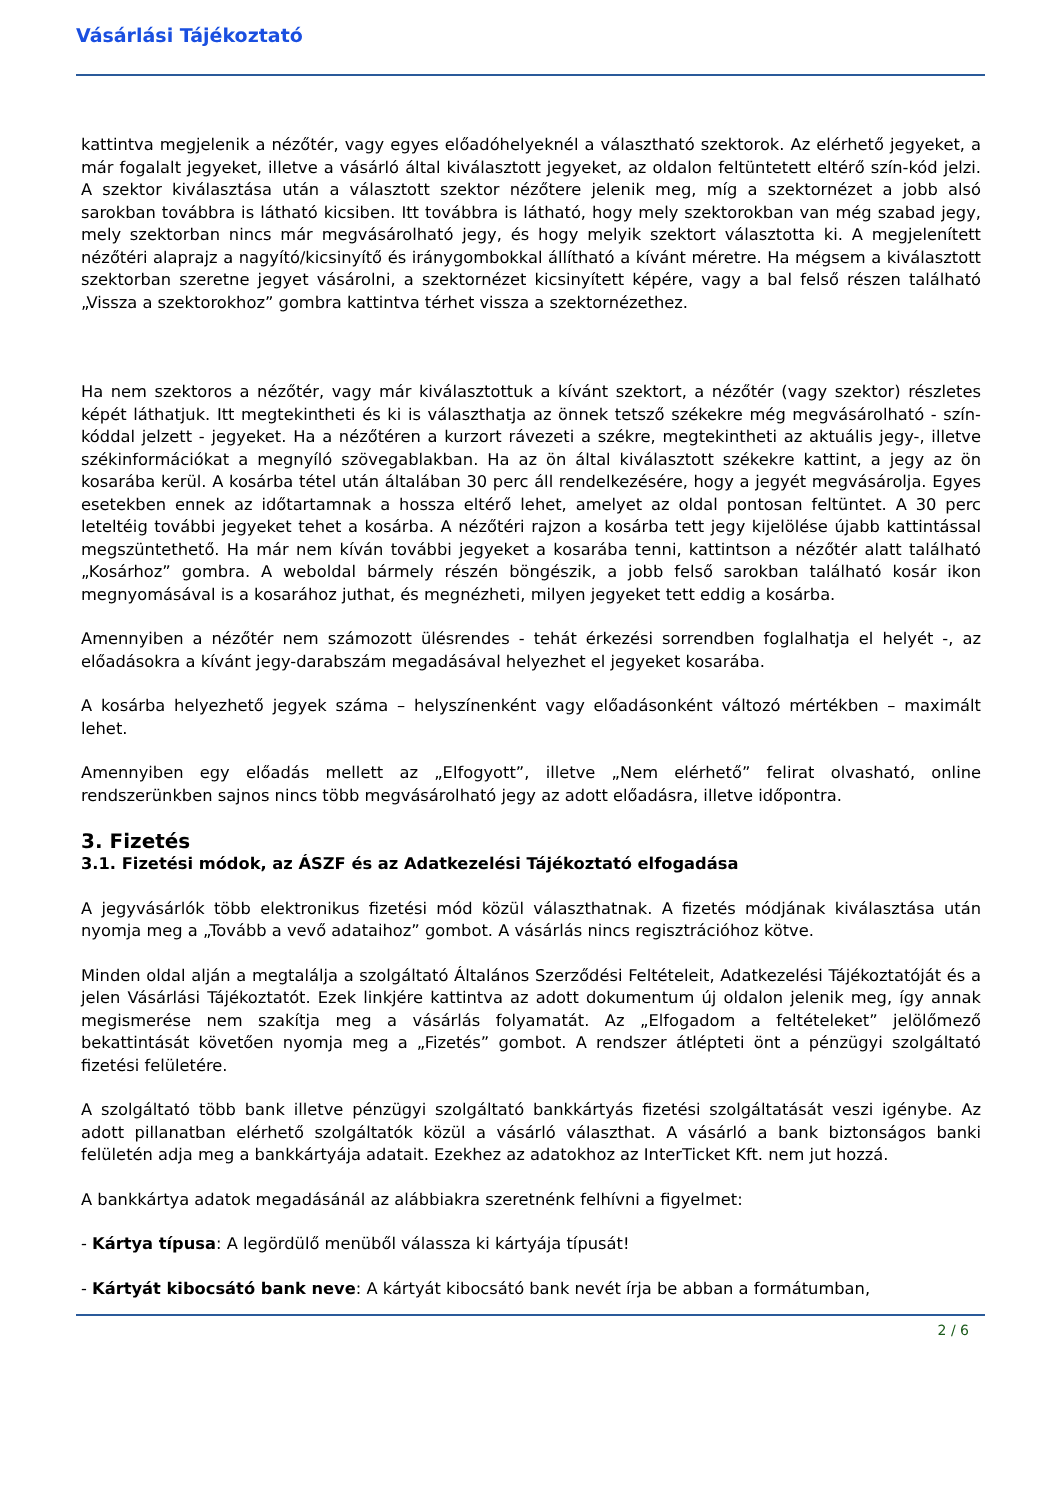Vásárlási Tájékoztató
kattintva megjelenik a nézőtér, vagy egyes előadóhelyeknél a választható szektorok. Az elérhető jegyeket, a már fogalalt jegyeket, illetve a vásárló által kiválasztott jegyeket, az oldalon feltüntetett eltérő szín-kód jelzi. A szektor kiválasztása után a választott szektor nézőtere jelenik meg, míg a szektornézet a jobb alsó sarokban továbbra is látható kicsiben. Itt továbbra is látható, hogy mely szektorokban van még szabad jegy, mely szektorban nincs már megvásárolható jegy, és hogy melyik szektort választotta ki. A megjelenített nézőtéri alaprajz a nagyító/kicsinyítő és iránygombokkal állítható a kívánt méretre. Ha mégsem a kiválasztott szektorban szeretne jegyet vásárolni, a szektornézet kicsinyített képére, vagy a bal felső részen található „Vissza a szektorokhoz” gombra kattintva térhet vissza a szektornézethez.
Ha nem szektoros a nézőtér, vagy már kiválasztottuk a kívánt szektort, a nézőtér (vagy szektor) részletes képét láthatjuk. Itt megtekintheti és ki is választhatja az önnek tetsző székekre még megvásárolható - szín-kóddal jelzett - jegyeket. Ha a nézőtéren a kurzort rávezeti a székre, megtekintheti az aktuális jegy-, illetve székinformációkat a megnyíló szövegablakban. Ha az ön által kiválasztott székekre kattint, a jegy az ön kosarába kerül. A kosárba tétel után általában 30 perc áll rendelkezésére, hogy a jegyét megvásárolja. Egyes esetekben ennek az időtartamnak a hossza eltérő lehet, amelyet az oldal pontosan feltüntet. A 30 perc leteltéig további jegyeket tehet a kosárba. A nézőtéri rajzon a kosárba tett jegy kijelölése újabb kattintással megszüntethető. Ha már nem kíván további jegyeket a kosarába tenni, kattintson a nézőtér alatt található „Kosárhoz” gombra. A weboldal bármely részén böngészik, a jobb felső sarokban található kosár ikon megnyomásával is a kosarához juthat, és megnézheti, milyen jegyeket tett eddig a kosárba.
Amennyiben a nézőtér nem számozott ülésrendes - tehát érkezési sorrendben foglalhatja el helyét -, az előadásokra a kívánt jegy-darabszám megadásával helyezhet el jegyeket kosarába.
A kosárba helyezhető jegyek száma – helyszínenként vagy előadásonként változó mértékben – maximált lehet.
Amennyiben egy előadás mellett az „Elfogyott”, illetve „Nem elérhető” felirat olvasható, online rendszerünkben sajnos nincs több megvásárolható jegy az adott előadásra, illetve időpontra.
3. Fizetés
3.1. Fizetési módok, az ÁSZF és az Adatkezelési Tájékoztató elfogadása
A jegyvásárlók több elektronikus fizetési mód közül választhatnak. A fizetés módjának kiválasztása után nyomja meg a „Tovább a vevő adataihoz” gombot. A vásárlás nincs regisztrációhoz kötve.
Minden oldal alján a megtalálja a szolgáltató Általános Szerződési Feltételeit, Adatkezelési Tájékoztatóját és a jelen Vásárlási Tájékoztatót. Ezek linkjére kattintva az adott dokumentum új oldalon jelenik meg, így annak megismerése nem szakítja meg a vásárlás folyamatát. Az „Elfogadom a feltételeket” jelölőmező bekattintását követően nyomja meg a „Fizetés” gombot. A rendszer átlépteti önt a pénzügyi szolgáltató fizetési felületére.
A szolgáltató több bank illetve pénzügyi szolgáltató bankkártyás fizetési szolgáltatását veszi igénybe. Az adott pillanatban elérhető szolgáltatók közül a vásárló választhat. A vásárló a bank biztonságos banki felületén adja meg a bankkártyája adatait. Ezekhez az adatokhoz az InterTicket Kft. nem jut hozzá.
A bankkártya adatok megadásánál az alábbiakra szeretnénk felhívni a figyelmet:
- Kártya típusa: A legördülő menüből válassza ki kártyája típusát!
- Kártyát kibocsátó bank neve: A kártyát kibocsátó bank nevét írja be abban a formátumban,
2 / 6